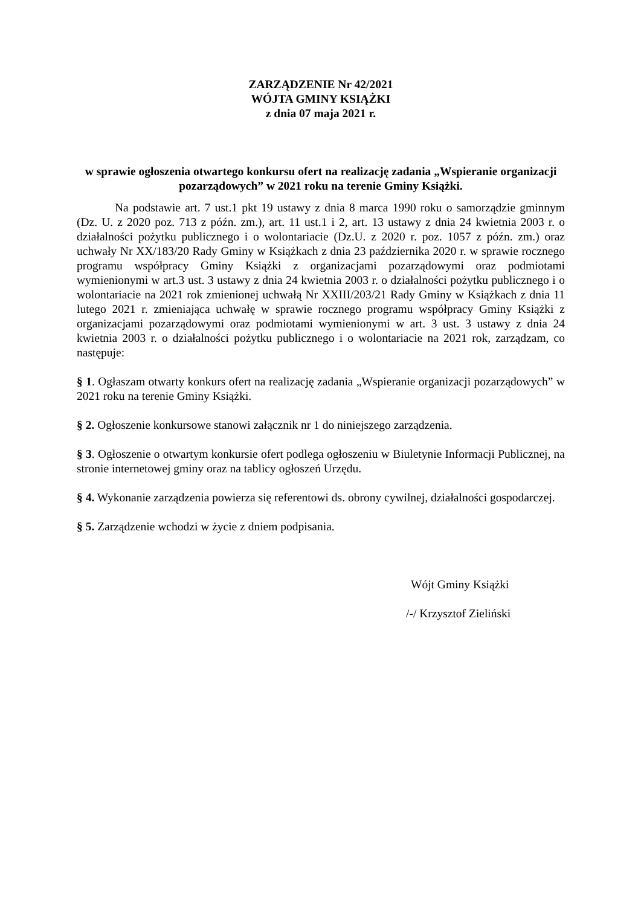ZARZĄDZENIE Nr 42/2021
WÓJTA GMINY KSIĄŻKI
z dnia 07 maja 2021 r.
w sprawie ogłoszenia otwartego konkursu ofert na realizację zadania „Wspieranie organizacji pozarządowych” w 2021 roku na terenie Gminy Książki.
Na podstawie art. 7 ust.1 pkt 19 ustawy z dnia 8 marca 1990 roku o samorządzie gminnym (Dz. U. z 2020 poz. 713 z późn. zm.), art. 11 ust.1 i 2, art. 13 ustawy z dnia 24 kwietnia 2003 r. o działalności pożytku publicznego i o wolontariacie (Dz.U. z 2020 r. poz. 1057 z późn. zm.) oraz uchwały Nr XX/183/20 Rady Gminy w Książkach z dnia 23 października 2020 r. w sprawie rocznego programu współpracy Gminy Książki z organizacjami pozarządowymi oraz podmiotami wymienionymi w art.3 ust. 3 ustawy z dnia 24 kwietnia 2003 r. o działalności pożytku publicznego i o wolontariacie na 2021 rok zmienionej uchwałą Nr XXIII/203/21 Rady Gminy w Książkach z dnia 11 lutego 2021 r. zmieniająca uchwałę w sprawie rocznego programu współpracy Gminy Książki z organizacjami pozarządowymi oraz podmiotami wymienionymi w art. 3 ust. 3 ustawy z dnia 24 kwietnia 2003 r. o działalności pożytku publicznego i o wolontariacie na 2021 rok, zarządzam, co następuje:
§ 1. Ogłaszam otwarty konkurs ofert na realizację zadania „Wspieranie organizacji pozarządowych” w 2021 roku na terenie Gminy Książki.
§ 2. Ogłoszenie konkursowe stanowi załącznik nr 1 do niniejszego zarządzenia.
§ 3. Ogłoszenie o otwartym konkursie ofert podlega ogłoszeniu w Biuletynie Informacji Publicznej, na stronie internetowej gminy oraz na tablicy ogłoszeń Urzędu.
§ 4. Wykonanie zarządzenia powierza się referentowi ds. obrony cywilnej, działalności gospodarczej.
§ 5. Zarządzenie wchodzi w życie z dniem podpisania.
Wójt Gminy Książki
/-/ Krzysztof Zieliński